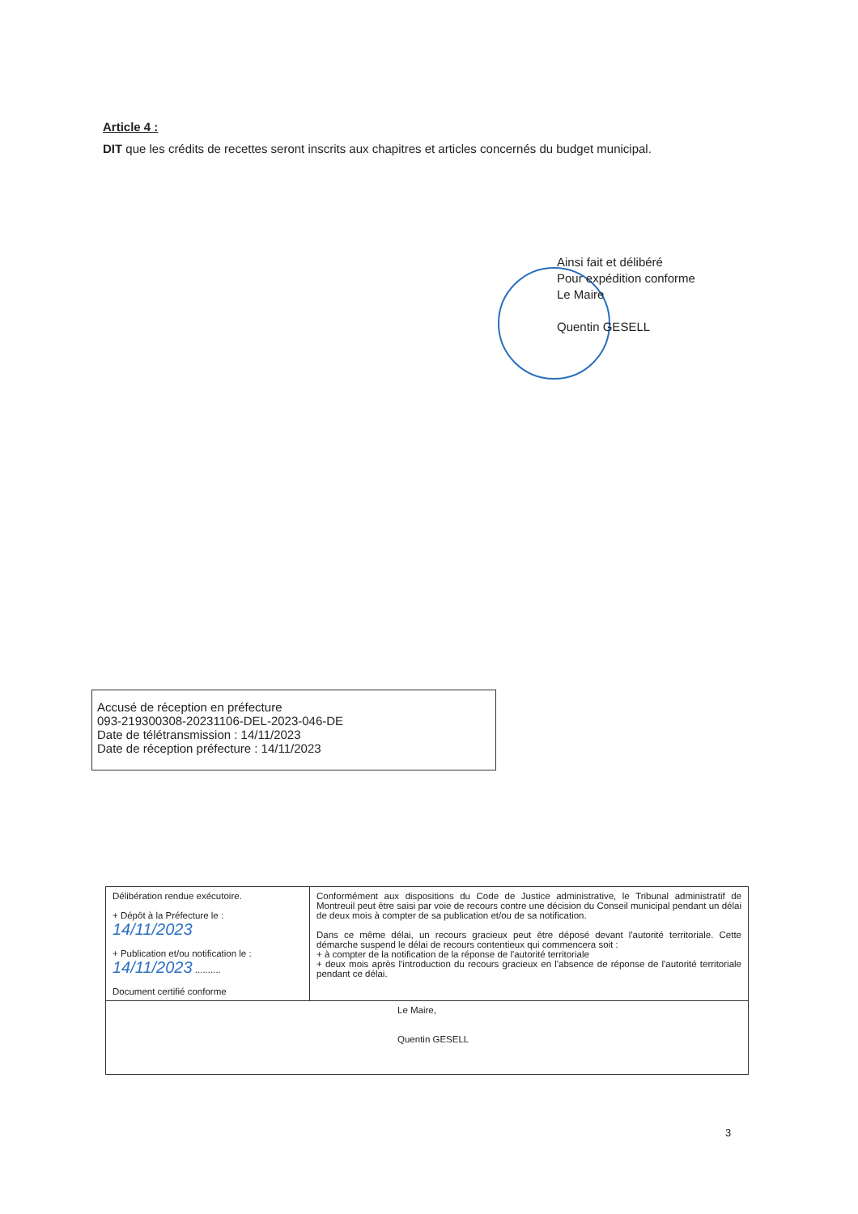Article 4 :
DIT que les crédits de recettes seront inscrits aux chapitres et articles concernés du budget municipal.
Ainsi fait et délibéré
Pour expédition conforme
Le Maire
Quentin GESELL
Accusé de réception en préfecture
093-219300308-20231106-DEL-2023-046-DE
Date de télétransmission : 14/11/2023
Date de réception préfecture : 14/11/2023
| Délibération rendue exécutoire. + Dépôt à la Préfecture le : 14/11/2023 + Publication et/ou notification le : 14/11/2023 .......... Document certifié conforme | Conformément aux dispositions du Code de Justice administrative, le Tribunal administratif de Montreuil peut être saisi par voie de recours contre une décision du Conseil municipal pendant un délai de deux mois à compter de sa publication et/ou de sa notification. Dans ce même délai, un recours gracieux peut être déposé devant l'autorité territoriale. Cette démarche suspend le délai de recours contentieux qui commencera soit : + à compter de la notification de la réponse de l'autorité territoriale + deux mois après l'introduction du recours gracieux en l'absence de réponse de l'autorité territoriale pendant ce délai. |
| Le Maire, Quentin GESELL | |
3